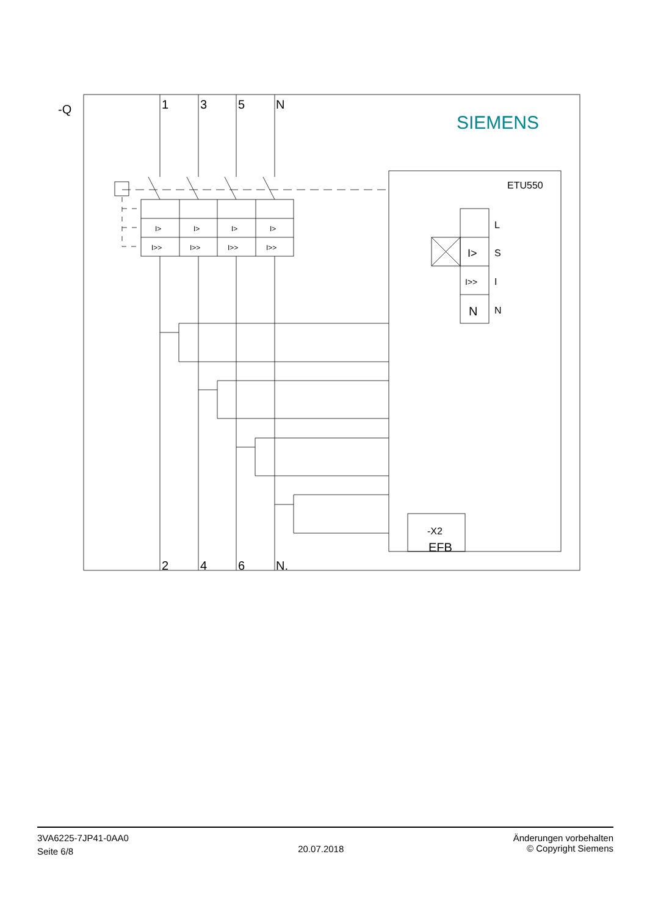-Q
1
3
5
N
2
4
6
N.
N
EFB
SIEMENS
ETU550
L
S
I
N
-X2
I>
I>>
I>
I>
I>
I>
I>>
I>>
I>>
I>>
3VA6225-7JP41-0AA0
Seite 6/8
20.07.2018
Änderungen vorbehalten
© Copyright Siemens